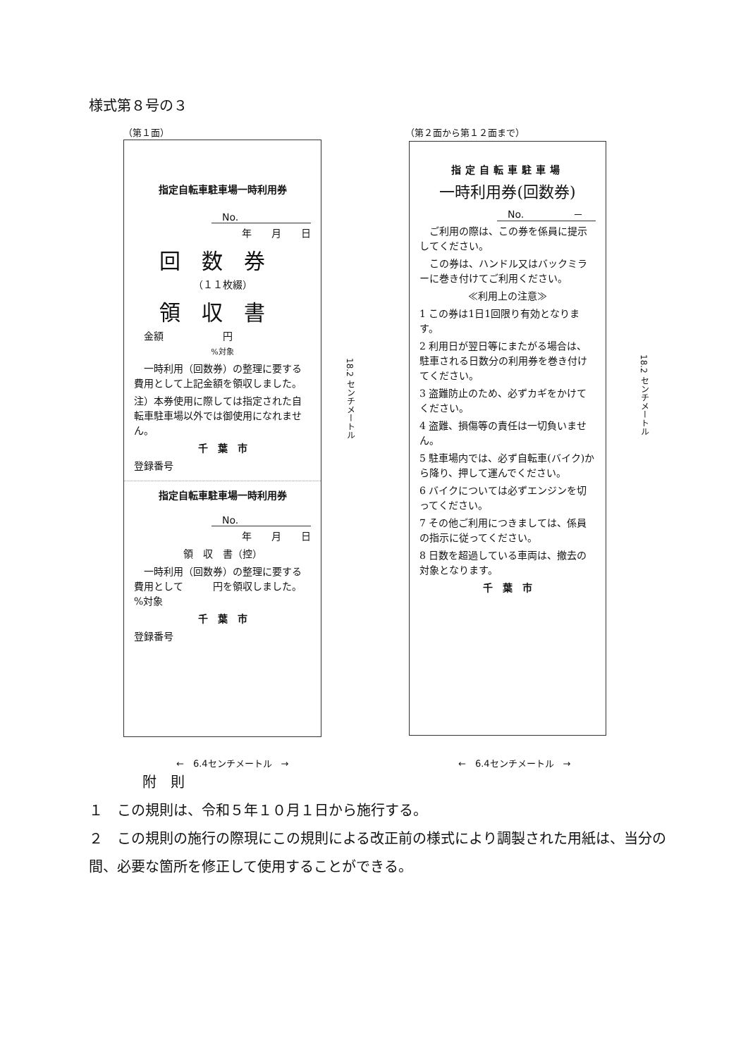様式第８号の３
（第１面） （第２面から第１２面まで）
指定自転車駐車場一時利用券
No.
年　　月　　日
回数券
（１１枚綴）
領収書
　金額　　　　　　円
%対象
　一時利用（回数券）の整理に要する費用として上記金額を領収しました。
注）本券使用に際しては指定された自転車駐車場以外では御使用になれません。
千　葉　市
登録番号
指定自転車駐車場一時利用券
No.
年　　月　　日
領　収　書（控）
　一時利用（回数券）の整理に要する費用として　　　円を領収しました。　%対象
千　葉　市
登録番号
指定自転車駐車場
一時利用券(回数券)
No.　　　　　－
　ご利用の際は、この券を係員に提示してください。
　この券は、ハンドル又はバックミラーに巻き付けてご利用ください。
≪利用上の注意≫
1 この券は1日1回限り有効となります。
2 利用日が翌日等にまたがる場合は、駐車される日数分の利用券を巻き付けてください。
3 盗難防止のため、必ずカギをかけてください。
4 盗難、損傷等の責任は一切負いません。
5 駐車場内では、必ず自転車(バイク)から降り、押して運んでください。
6 バイクについては必ずエンジンを切ってください。
7 その他ご利用につきましては、係員の指示に従ってください。
8 日数を超過している車両は、撤去の対象となります。
千　葉　市
18.2 センチメートル
18.2 センチメートル
←　6.4センチメートル　→ ←　6.4センチメートル　→
附　則
１　この規則は、令和５年１０月１日から施行する。
２　この規則の施行の際現にこの規則による改正前の様式により調製された用紙は、当分の間、必要な箇所を修正して使用することができる。